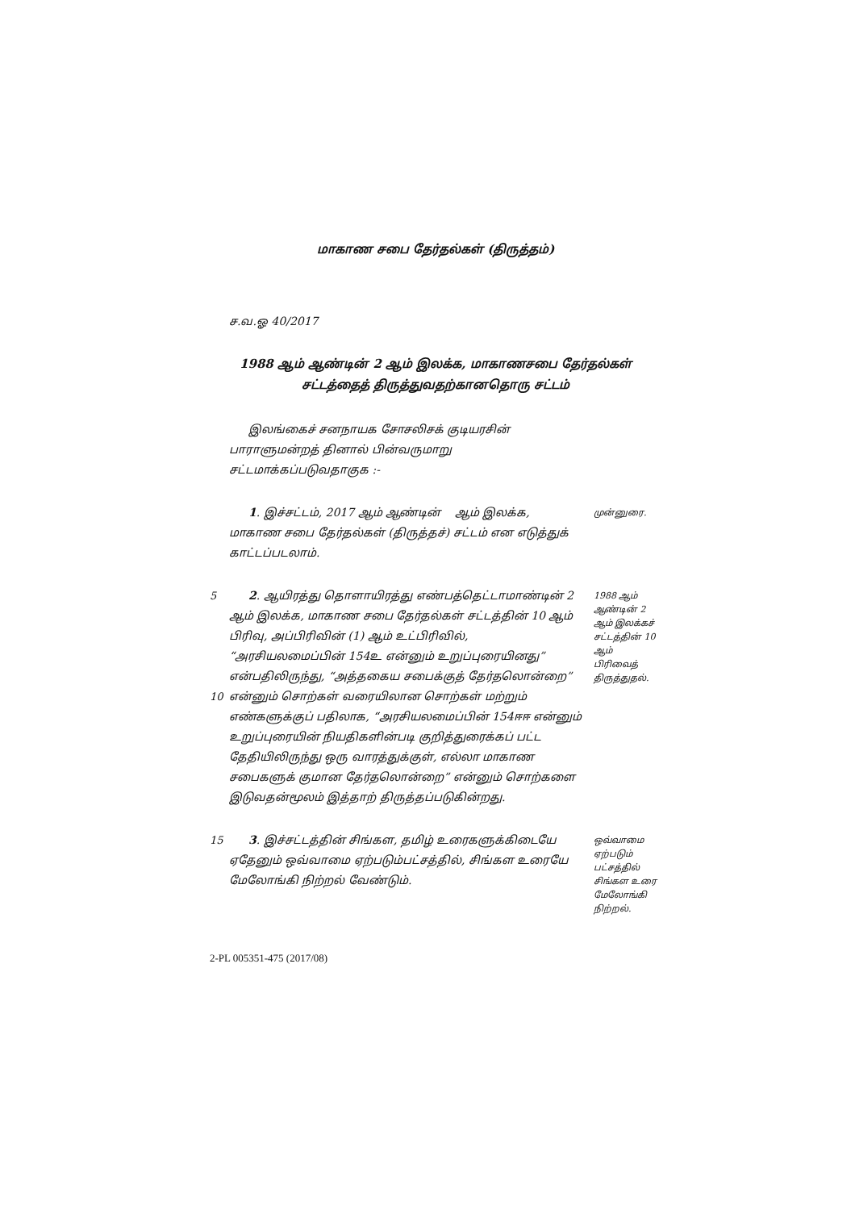மாகாண சபை தேர்தல்கள் (திருத்தம்)
ச.வ.ஓ 40/2017
1988 ஆம் ஆண்டின் 2 ஆம் இலக்க, மாகாணசபை தேர்தல்கள்
சட்டத்தைத் திருத்துவதற்கானதொரு சட்டம்
இலங்கைச் சனநாயக சோசலிசக் குடியரசின் பாராளுமன்றத் தினால் பின்வருமாறு சட்டமாக்கப்படுவதாகுக :-
1. இச்சட்டம், 2017 ஆம் ஆண்டின் ஆம் இலக்க, மாகாண சபை தேர்தல்கள் (திருத்தச்) சட்டம் என எடுத்துக் காட்டப்படலாம்.
முன்னுரை.
5
10
2. ஆயிரத்து தொளாயிரத்து எண்பத்தெட்டாமாண்டின் 2 ஆம் இலக்க, மாகாண சபை தேர்தல்கள் சட்டத்தின் 10 ஆம் பிரிவு, அப்பிரிவின் (1) ஆம் உட்பிரிவில், “அரசியலமைப்பின் 154உ என்னும் உறுப்புரையினது” என்பதிலிருந்து, “அத்தகைய சபைக்குத் தேர்தலொன்றை” என்னும் சொற்கள் வரையிலான சொற்கள் மற்றும் எண்களுக்குப் பதிலாக, “அரசியலமைப்பின் 154ஈஈ என்னும் உறுப்புரையின் நியதிகளின்படி குறித்துரைக்கப் பட்ட தேதியிலிருந்து ஒரு வாரத்துக்குள், எல்லா மாகாண சபைகளுக் குமான தேர்தலொன்றை” என்னும் சொற்களை இடுவதன்மூலம் இத்தாற் திருத்தப்படுகின்றது.
1988 ஆம் ஆண்டின் 2 ஆம் இலக்கச் சட்டத்தின் 10 ஆம் பிரிவைத் திருத்துதல்.
15 3. இச்சட்டத்தின் சிங்கள, தமிழ் உரைகளுக்கிடையே ஏதேனும் ஒவ்வாமை ஏற்படும்பட்சத்தில், சிங்கள உரையே மேலோங்கி நிற்றல் வேண்டும்.
ஒவ்வாமை ஏற்படும் பட்சத்தில் சிங்கள உரை மேலோங்கி நிற்றல்.
2-PL 005351-475 (2017/08)